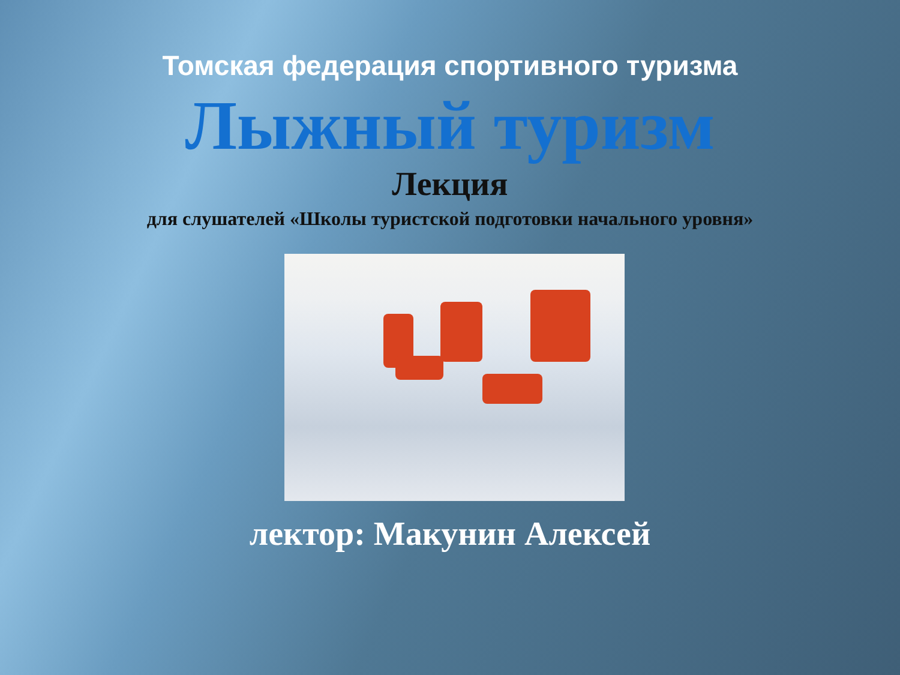Томская федерация спортивного туризма
Лыжный туризм
Лекция
для слушателей «Школы туристской подготовки начального уровня»
лектор: Макунин Алексей